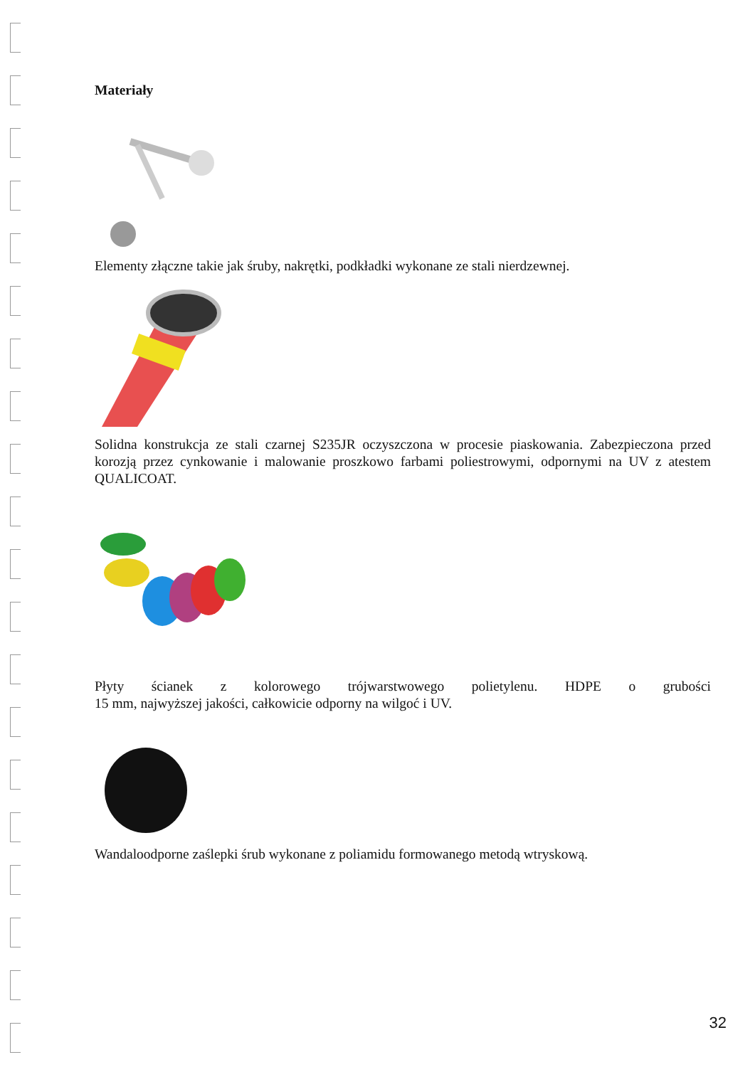Materiały
Elementy złączne takie jak śruby, nakrętki, podkładki wykonane ze stali nierdzewnej.
Solidna konstrukcja ze stali czarnej S235JR oczyszczona w procesie piaskowania. Zabezpieczona przed korozją przez cynkowanie i malowanie proszkowo farbami poliestrowymi, odpornymi na UV z atestem QUALICOAT.
Płyty ścianek z kolorowego trójwarstwowego polietylenu. HDPE o grubości
15 mm, najwyższej jakości, całkowicie odporny na wilgoć i UV.
Wandaloodporne zaślepki śrub wykonane z poliamidu formowanego metodą wtryskową.
32